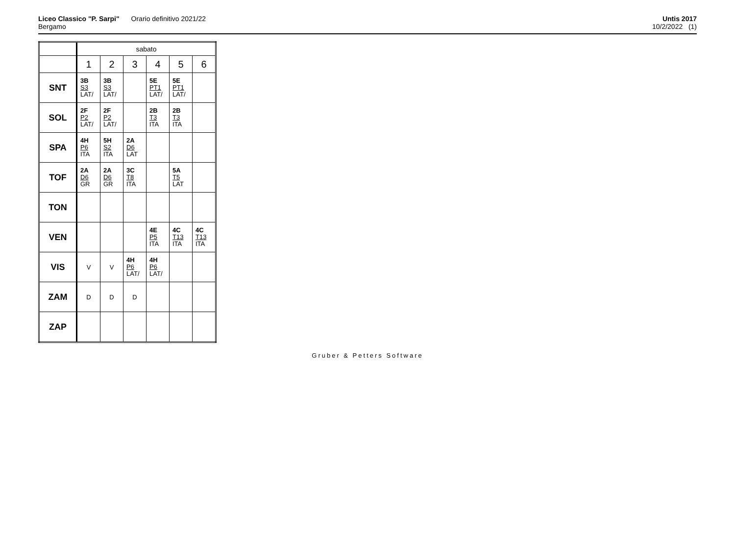Liceo Classico "P. Sarpi" Orario definitivo 2021/22
Bergamo
Untis 2017
10/2/2022 (1)
| | sabato | | | | | |
| | 1 | 2 | 3 | 4 | 5 | 6 |
| SNT | 3B S3 LAT/ | 3B S3 LAT/ | | 5E PT1 LAT/ | 5E PT1 LAT/ | |
| SOL | 2F P2 LAT/ | 2F P2 LAT/ | | 2B T3 ITA | 2B T3 ITA | |
| SPA | 4H P6 ITA | 5H S2 ITA | 2A D6 LAT | | | |
| TOF | 2A D6 GR | 2A D6 GR | 3C T8 ITA | | 5A T5 LAT | |
| TON | | | | | | |
| VEN | | | | 4E P5 ITA | 4C T13 ITA | 4C T13 ITA |
| VIS | V | V | 4H P6 LAT/ | 4H P6 LAT/ | | |
| ZAM | D | D | D | | | |
| ZAP | | | | | | |
Gruber & Petters Software